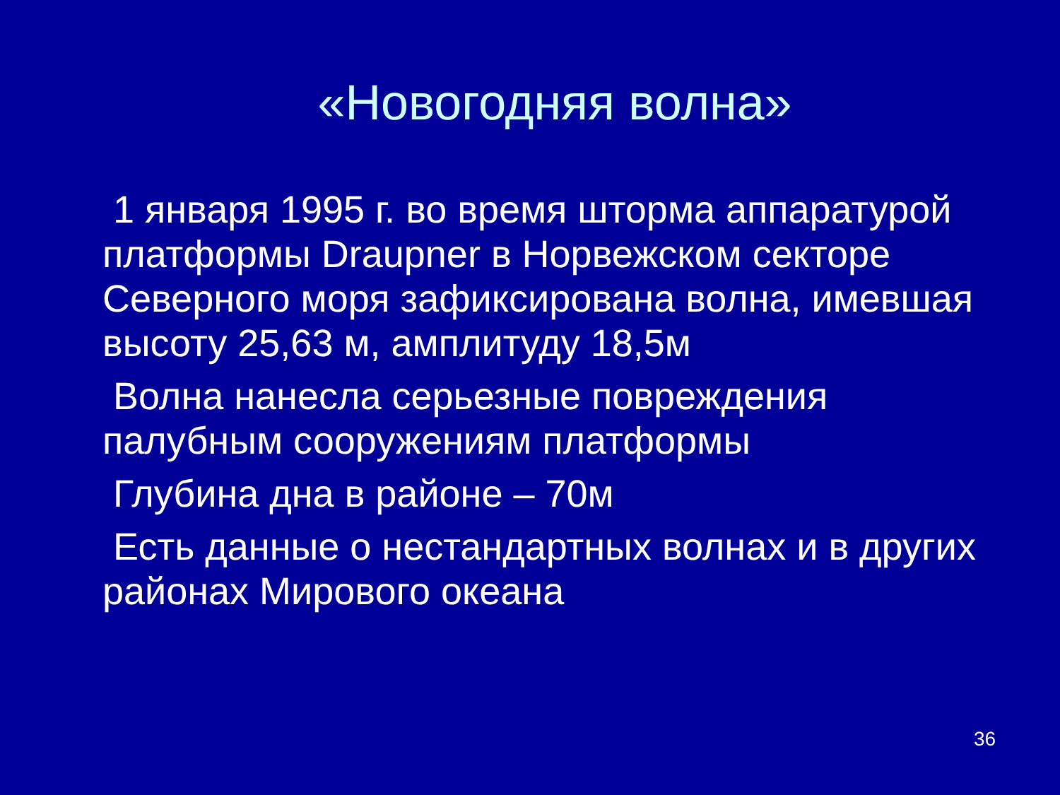«Новогодняя волна»
1 января 1995 г. во время шторма аппаратурой платформы Draupner в Норвежском секторе Северного моря зафиксирована волна, имевшая высоту 25,63 м, амплитуду 18,5м
Волна нанесла серьезные повреждения палубным сооружениям платформы
Глубина дна в районе – 70м
Есть данные о нестандартных волнах и в других районах Мирового океана
36